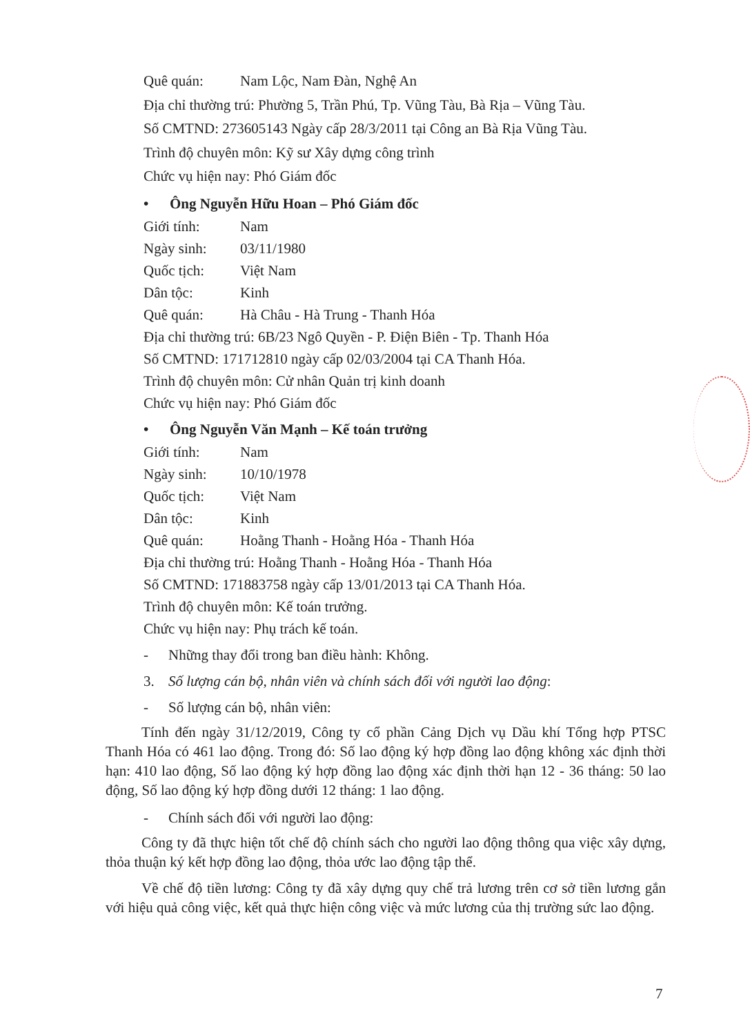Quê quán: Nam Lộc, Nam Đàn, Nghệ An
Địa chỉ thường trú: Phường 5, Trần Phú, Tp. Vũng Tàu, Bà Rịa – Vũng Tàu.
Số CMTND: 273605143 Ngày cấp 28/3/2011 tại Công an Bà Rịa Vũng Tàu.
Trình độ chuyên môn: Kỹ sư Xây dựng công trình
Chức vụ hiện nay: Phó Giám đốc
• Ông Nguyễn Hữu Hoan – Phó Giám đốc
Giới tính: Nam
Ngày sinh: 03/11/1980
Quốc tịch: Việt Nam
Dân tộc: Kinh
Quê quán: Hà Châu - Hà Trung - Thanh Hóa
Địa chỉ thường trú: 6B/23 Ngô Quyền - P. Điện Biên - Tp. Thanh Hóa
Số CMTND: 171712810 ngày cấp 02/03/2004 tại CA Thanh Hóa.
Trình độ chuyên môn: Cử nhân Quản trị kinh doanh
Chức vụ hiện nay: Phó Giám đốc
• Ông Nguyễn Văn Mạnh – Kế toán trưởng
Giới tính: Nam
Ngày sinh: 10/10/1978
Quốc tịch: Việt Nam
Dân tộc: Kinh
Quê quán: Hoằng Thanh - Hoằng Hóa - Thanh Hóa
Địa chỉ thường trú: Hoằng Thanh - Hoằng Hóa - Thanh Hóa
Số CMTND: 171883758 ngày cấp 13/01/2013 tại CA Thanh Hóa.
Trình độ chuyên môn: Kế toán trưởng.
Chức vụ hiện nay: Phụ trách kế toán.
- Những thay đổi trong ban điều hành: Không.
3. Số lượng cán bộ, nhân viên và chính sách đối với người lao động:
- Số lượng cán bộ, nhân viên:
Tính đến ngày 31/12/2019, Công ty cổ phần Cảng Dịch vụ Dầu khí Tổng hợp PTSC Thanh Hóa có 461 lao động. Trong đó: Số lao động ký hợp đồng lao động không xác định thời hạn: 410 lao động, Số lao động ký hợp đồng lao động xác định thời hạn 12 - 36 tháng: 50 lao động, Số lao động ký hợp đồng dưới 12 tháng: 1 lao động.
- Chính sách đối với người lao động:
Công ty đã thực hiện tốt chế độ chính sách cho người lao động thông qua việc xây dựng, thỏa thuận ký kết hợp đồng lao động, thỏa ước lao động tập thể.
Về chế độ tiền lương: Công ty đã xây dựng quy chế trả lương trên cơ sở tiền lương gắn với hiệu quả công việc, kết quả thực hiện công việc và mức lương của thị trường sức lao động.
7